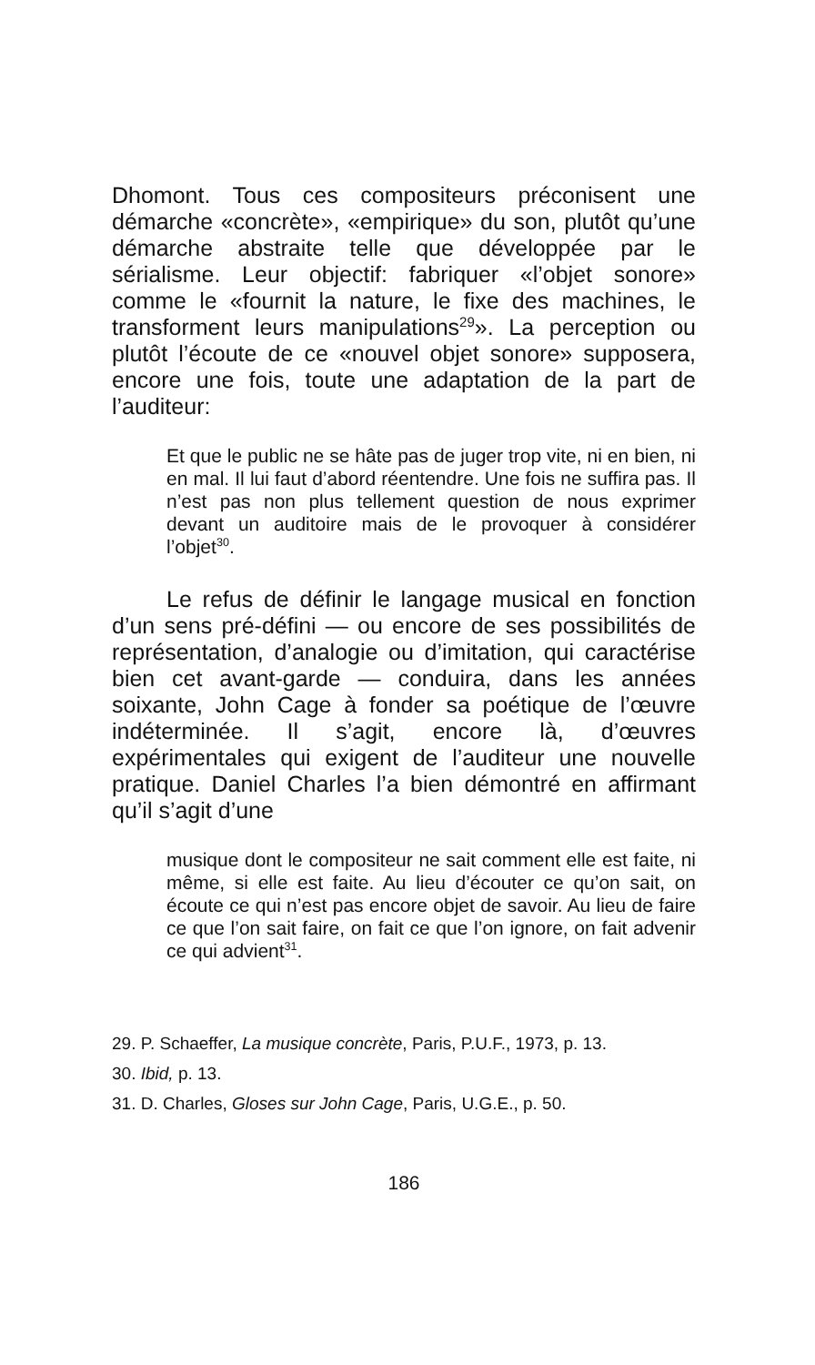Dhomont. Tous ces compositeurs préconisent une démarche «concrète», «empirique» du son, plutôt qu’une démarche abstraite telle que développée par le sérialisme. Leur objectif: fabriquer «l’objet sonore» comme le «fournit la nature, le fixe des machines, le transforment leurs manipulations<sup>29</sup>». La perception ou plutôt l’écoute de ce «nouvel objet sonore» supposera, encore une fois, toute une adaptation de la part de l’auditeur:
Et que le public ne se hâte pas de juger trop vite, ni en bien, ni en mal. Il lui faut d’abord réentendre. Une fois ne suffira pas. Il n’est pas non plus tellement question de nous exprimer devant un auditoire mais de le provoquer à considérer l’objet<sup>30</sup>.
Le refus de définir le langage musical en fonction d’un sens pré-défini — ou encore de ses possibilités de représentation, d’analogie ou d’imitation, qui caractérise bien cet avant-garde — conduira, dans les années soixante, John Cage à fonder sa poétique de l’œuvre indéterminée. Il s’agit, encore là, d’œuvres expérimentales qui exigent de l’auditeur une nouvelle pratique. Daniel Charles l’a bien démontré en affirmant qu’il s’agit d’une
musique dont le compositeur ne sait comment elle est faite, ni même, si elle est faite. Au lieu d’écouter ce qu’on sait, on écoute ce qui n’est pas encore objet de savoir. Au lieu de faire ce que l’on sait faire, on fait ce que l’on ignore, on fait advenir ce qui advient<sup>31</sup>.
29. P. Schaeffer, La musique concrète, Paris, P.U.F., 1973, p. 13.
30. Ibid, p. 13.
31. D. Charles, Gloses sur John Cage, Paris, U.G.E., p. 50.
186